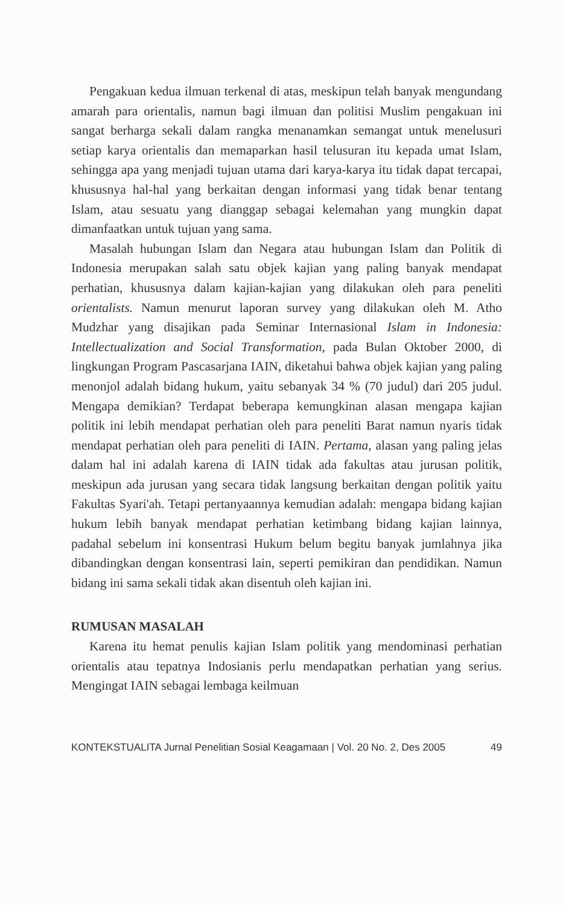Pengakuan kedua ilmuan terkenal di atas, meskipun telah banyak mengundang amarah para orientalis, namun bagi ilmuan dan politisi Muslim pengakuan ini sangat berharga sekali dalam rangka menanamkan semangat untuk menelusuri setiap karya orientalis dan memaparkan hasil telusuran itu kepada umat Islam, sehingga apa yang menjadi tujuan utama dari karya-karya itu tidak dapat tercapai, khususnya hal-hal yang berkaitan dengan informasi yang tidak benar tentang Islam, atau sesuatu yang dianggap sebagai kelemahan yang mungkin dapat dimanfaatkan untuk tujuan yang sama.
Masalah hubungan Islam dan Negara atau hubungan Islam dan Politik di Indonesia merupakan salah satu objek kajian yang paling banyak mendapat perhatian, khususnya dalam kajian-kajian yang dilakukan oleh para peneliti orientalists. Namun menurut laporan survey yang dilakukan oleh M. Atho Mudzhar yang disajikan pada Seminar Internasional Islam in Indonesia: Intellectualization and Social Transformation, pada Bulan Oktober 2000, di lingkungan Program Pascasarjana IAIN, diketahui bahwa objek kajian yang paling menonjol adalah bidang hukum, yaitu sebanyak 34 % (70 judul) dari 205 judul. Mengapa demikian? Terdapat beberapa kemungkinan alasan mengapa kajian politik ini lebih mendapat perhatian oleh para peneliti Barat namun nyaris tidak mendapat perhatian oleh para peneliti di IAIN. Pertama, alasan yang paling jelas dalam hal ini adalah karena di IAIN tidak ada fakultas atau jurusan politik, meskipun ada jurusan yang secara tidak langsung berkaitan dengan politik yaitu Fakultas Syari'ah. Tetapi pertanyaannya kemudian adalah: mengapa bidang kajian hukum lebih banyak mendapat perhatian ketimbang bidang kajian lainnya, padahal sebelum ini konsentrasi Hukum belum begitu banyak jumlahnya jika dibandingkan dengan konsentrasi lain, seperti pemikiran dan pendidikan. Namun bidang ini sama sekali tidak akan disentuh oleh kajian ini.
RUMUSAN MASALAH
Karena itu hemat penulis kajian Islam politik yang mendominasi perhatian orientalis atau tepatnya Indosianis perlu mendapatkan perhatian yang serius. Mengingat IAIN sebagai lembaga keilmuan
KONTEKSTUALITA Jurnal Penelitian Sosial Keagamaan | Vol. 20 No. 2, Des 2005 49